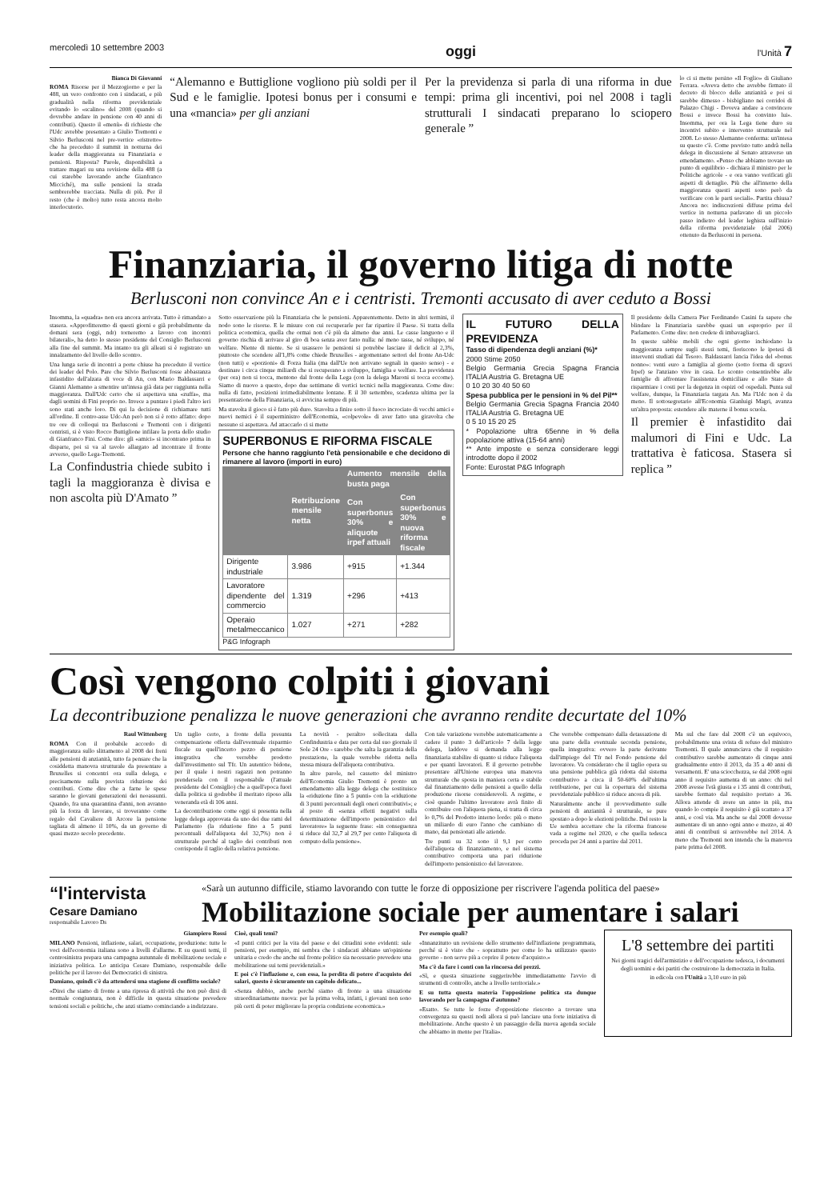mercoledì 10 settembre 2003 oggi l'Unità 7
Bianca Di Giovanni
ROMA Risorse per il Mezzogiorno e per la 488, un vero confronto con i sindacati, e più gradualità nella riforma previdenziale evitando lo «scalino» del 2008 (quando si dovrebbe andare in pensione con 40 anni di contributi). Questo il «menù» di richieste che l'Udc avrebbe presentato a Giulio Tremonti e Silvio Berlusconi nel pre-vertice «ristretto» che ha preceduto il summit in notturna dei leader della maggioranza su Finanziaria e pensioni. Risposta? Parole, disponibilità a trattare magari su una revisione della 488 (a cui starebbe lavorando anche Gianfranco Micciché), ma sulle pensioni la strada sembrerebbe tracciata. Nulla di più. Per il resto (che è molto) tutto resta ancora molto interlocutorio.
“Alemanno e Buttiglione vogliono più soldi per il Sud e le famiglie. Ipotesi bonus per i consumi e una «mancia» per gli anziani
Per la previdenza si parla di una riforma in due tempi: prima gli incentivi, poi nel 2008 i tagli strutturali I sindacati preparano lo sciopero generale ”
lo ci si mette persino «Il Foglio» di Giuliano Ferrara. «Aveva detto che avrebbe firmato il decreto di blocco delle anzianità e poi si sarebbe dimesso - bisbigliano nei corridoi di Palazzo Chigi - Doveva andare a convincere Bossi e invece Bossi ha convinto lui». Insomma, per ora la Lega tiene duro su incentivi subito e intervento strutturale nel 2008. Lo stesso Alemanno conferma: un'intesa su questo c'è. Come previsto tutto andrà nella delega in discussione al Senato attraverso un emendamento. «Penso che abbiamo trovato un punto di equilibrio - dichiara il ministro per le Politiche agricole - e ora vanno verificati gli aspetti di dettaglio. Più che all'interno della maggioranza questi aspetti sono però da verificare con le parti sociali». Partita chiusa? Ancora no: indiscrezioni diffuse prima del vertice in notturna parlavano di un piccolo passo indietro del leader leghista sull'inizio della riforma previdenziale (dal 2006) ottenuto da Berlusconi in persona.
Finanziaria, il governo litiga di notte
Berlusconi non convince An e i centristi. Tremonti accusato di aver ceduto a Bossi
Insomma, la «quadra» non era ancora arrivata. Tutto è rimandato a stasera. «Approfitteremo di questi giorni e già probabilmente da domani sera (oggi, ndr) torneremo a lavoro con incontri bilaterali», ha detto lo stesso presidente del Consiglio Berlusconi alla fine del summit. Ma intanto tra gli alleati si è registrato un innalzamento del livello dello scontro.
Una lunga serie di incontri a porte chiuse ha preceduto il vertice dei leader del Polo. Pare che Silvio Berlusconi fosse abbastanza infastidito dell'alzata di voce di An, con Mario Baldassarri e Gianni Alemanno a smentire un'intesa già data per raggiunta nella maggioranza. Dall'Udc certo che si aspettava una «zuffa», ma dagli uomini di Fini proprio no. Invece a puntare i piedi l'altro ieri sono stati anche loro. Di qui la decisione di richiamare tutti all'ordine. Il contro-asse Udc-An però non si è rotto affatto: dopo tre ore di colloqui tra Berlusconi e Tremonti con i dirigenti centristi, si è visto Rocco Buttiglione infilare la porta dello studio di Gianfranco Fini. Come dire: gli «amici» si incontrano prima in disparte, poi si va al tavolo allargato ad incontrare il fronte avverso, quello Lega-Tremonti.
La Confindustria chiede subito i tagli la maggioranza è divisa e non ascolta più D'Amato ”
Sotto osservazione più la Finanziaria che le pensioni. Apparentemente. Detto in altri termini, il nodo sono le risorse. E le misure con cui recuperarle per far ripartire il Paese. Si tratta della politica economica, quella che ormai non c'è più da almeno due anni. Le casse languono e il governo rischia di arrivare al giro di boa senza aver fatto nulla: né meno tasse, né sviluppo, né welfare. Niente di niente. Se si usassero le pensioni si potrebbe lasciare il deficit al 2,3%, piuttosto che scendere all'1,8% come chiede Bruxelles - argomentano settori del fronte An-Udc (non tutti) e «porzioni» di Forza Italia (ma dall'Ue non arrivano segnali in questo senso) - e destinare i circa cinque miliardi che si recuperano a sviluppo, famiglia e welfare. La previdenza (per ora) non si tocca, mentono dal fronte della Lega (con la delega Maroni si tocca eccome). Siamo di nuovo a questo, dopo due settimane di vertici tecnici nella maggioranza. Come dire: nulla di fatto, posizioni irrimediabilmente lontane. E il 30 settembre, scadenza ultima per la presentazione della Finanziaria, si avvicina sempre di più.
Ma stavolta il gioco si è fatto più duro. Stavolta a finire sotto il fuoco incrociato di vecchi amici e nuovi nemici è il superministro dell'Economia, «colpevole» di aver fatto una giravolta che nessuno si aspettava. Ad attaccarlo ci si mette
SUPERBONUS E RIFORMA FISCALE
Persone che hanno raggiunto l'età pensionabile e che decidono di rimanere al lavoro (importi in euro)
| | Retribuzione mensile netta | Aumento mensile della busta paga | |
| --- | --- | --- | --- |
| | | Con superbonus 30% e aliquote irpef attuali | Con superbonus 30% e nuova riforma fiscale |
| Dirigente industriale | 3.986 | +915 | +1.344 |
| Lavoratore dipendente del commercio | 1.319 | +296 | +413 |
| Operaio metalmeccanico | 1.027 | +271 | +282 |
P&G Infograph
IL FUTURO DELLA PREVIDENZA
Tasso di dipendenza degli anziani (%)*
2000 Stime 2050
Belgio Germania Grecia Spagna Francia ITALIA Austria G. Bretagna UE
0 10 20 30 40 50 60
Spesa pubblica per le pensioni in % del Pil**
Belgio Germania Grecia Spagna Francia 2040 ITALIA Austria G. Bretagna UE
0 5 10 15 20 25
* Popolazione ultra 65enne in % della popolazione attiva (15-64 anni)
** Ante imposte e senza considerare leggi introdotte dopo il 2002
Fonte: Eurostat P&G Infograph
Il presidente della Camera Pier Ferdinando Casini fa sapere che blindare la Finanziaria sarebbe quasi un esproprio per il Parlamento. Come dire: non credete di imbavagliarci.
In queste sabbie mobili che ogni giorno inchiodano la maggioranza sempre sugli stessi temi, fioriscono le ipotesi di interventi studiati dal Tesoro. Baldassarri lancia l'idea del «bonus nonno»: venti euro a famiglia al giorno (sotto forma di sgravi Irpef) se l'anziano vive in casa. Lo sconto consentirebbe alle famiglie di affrontare l'assistenza domiciliare e allo Stato di risparmiare i costi per la degenza in ospizi od ospedali. Punta sul welfare, dunque, la Finanziaria targata An. Ma l'Udc non è da meno. Il sottosegretario all'Economia Gianluigi Magri, avanza un'altra proposta: estendere alle materne il bonus scuola.
Il premier è infastidito dai malumori di Fini e Udc. La trattativa è faticosa. Stasera si replica ”
Così vengono colpiti i giovani
La decontribuzione penalizza le nuove generazioni che avranno rendite decurtate del 10%
Raul Wittenberg
ROMA Con il probabile accordo di maggioranza sullo slittamento al 2008 dei freni alle pensioni di anzianità, tutto fa pensare che la cosiddetta manovra strutturale da presentare a Bruxelles si concentri ora sulla delega, e precisamente sulla prevista riduzione dei contributi. Come dire che a farne le spese saranno le giovani generazioni dei neoassunti. Quando, fra una quarantina d'anni, non avranno più la forza di lavorare, si troveranno come regalo del Cavaliere di Arcore la pensione tagliata di almeno il 10%, da un governo di quasi mezzo secolo precedente.
Un taglio certo, a fronte della presunta compensazione offerta dall'eventuale risparmio fiscale su quell'incerto pezzo di pensione integrativa che verrebbe prodotto dall'investimento sul Tfr. Un autentico bidone, per il quale i nostri ragazzi non potranno prendersela con il responsabile (l'attuale presidente del Consiglio) che a quell'epoca fuori dalla politica si godrebbe il meritato riposo alla veneranda età di 106 anni.
La decontribuzione come oggi si presenta nella legge delega approvata da uno dei due rami del Parlamento (la riduzione fino a 5 punti percentuali dell'aliquota del 32,7%) non è strutturale perché al taglio dei contributi non corrisponde il taglio della relativa pensione.
La novità - peraltro sollecitata dalla Confindustria e data per certa dal suo giornale il Sole 24 Ore - sarebbe che salta la garanzia della prestazione, la quale verrebbe ridotta nella stessa misura dell'aliquota contributiva.
In altre parole, nel cassetto del ministro dell'Economia Giulio Tremonti è pronto un emendamento alla legge delega che sostituisce la «riduzione fino a 5 punti» con la «riduzione di 3 punti percentuali degli oneri contributivi»; e al posto di «senza effetti negativi sulla determinazione dell'importo pensionistico del lavoratore» la seguente frase: «in conseguenza si riduce dal 32,7 al 29,7 per cento l'aliquota di computo della pensione».
Con tale variazione verrebbe automaticamente a cadere il punto 3 dell'articolo 7 della legge delega, laddove si demanda alla legge finanziaria stabilire di quanto si riduce l'aliquota e per quanti lavoratori. E il governo potrebbe presentare all'Unione europea una manovra strutturale che sposta in maniera certa e stabile dal finanziamento delle pensioni a quello della produzione risorse considerevoli. A regime, e cioè quando l'ultimo lavoratore avrà finito di contribuire con l'aliquota piena, si tratta di circa lo 0,7% del Prodotto interno lordo: più o meno un miliardo di euro l'anno che cambiano di mano, dai pensionati alle aziende.
Tre punti su 32 sono il 9,1 per cento dell'aliquota di finanziamento, e nel sistema contributivo comporta una pari riduzione dell'importo pensionistico del lavoratore.
Che verrebbe compensato dalla detassazione di una parte della eventuale seconda pensione, quella integrativa: ovvero la parte derivante dall'impiego del Tfr nel Fondo pensione del lavoratore. Va considerato che il taglio opera su una pensione pubblica già ridotta dal sistema contributivo a circa il 50-60% dell'ultima retribuzione, per cui la copertura del sistema previdenziale pubblico si riduce ancora di più.
Naturalmente anche il provvedimento sulle pensioni di anzianità è strutturale, se pure spostato a dopo le elezioni politiche. Del resto la Ue sembra accettare che la riforma francese vada a regime nel 2020, e che quella tedesca proceda per 24 anni a partire dal 2011.
Ma sul che fare dal 2008 c'è un equivoco, probabilmente una svista di refuso del ministro Tremonti. Il quale annunciava che il requisito contributivo sarebbe aumentato di cinque anni gradualmente entro il 2013, da 35 a 40 anni di versamenti. E' una sciocchezza, se dal 2008 ogni anno il requisito aumenta di un anno: chi nel 2008 avesse l'età giusta e i 35 anni di contributi, sarebbe fermato dal requisito portato a 36. Allora attende di avere un anno in più, ma quando lo compie il requisito è già scattato a 37 anni, e così via. Ma anche se dal 2008 dovesse aumentare di un anno ogni anno e mezzo, ai 40 anni di contributi si arriverebbe nel 2014. A meno che Tremonti non intenda che la manovra parte prima del 2008.
“l'intervista
Cesare Damiano
responsabile Lavoro Ds
«Sarà un autunno difficile, stiamo lavorando con tutte le forze di opposizione per riscrivere l'agenda politica del paese»
Mobilitazione sociale per aumentare i salari
Giampiero Rossi
MILANO Pensioni, inflazione, salari, occupazione, produzione: tutte le voci dell'economia italiana sono a livelli d'allarme. E su questi temi, il centrosinistra prepara una campagna autunnale di mobilitazione sociale e iniziativa politica. Lo anticipa Cesare Damiano, responsabile delle politiche per il lavoro dei Democratici di sinistra.
Damiano, quindi c'è da attendersi una stagione di conflitto sociale?
«Direi che siamo di fronte a una ripresa di attività che non può dirsi di normale congiuntura, non è difficile in questa situazione prevedere tensioni sociali e politiche, che anzi stiamo cominciando a indirizzare.
Cioè, quali temi?
«I punti critici per la vita del paese e dei cittadini sono evidenti: sule pensioni, per esempio, mi sembra che i sindacati abbiano un'opinione unitaria e credo che anche sul fronte politico sia necessario prevedere una mobilitazione sui temi previdenziali.»
E poi c'è l'inflazione e, con essa, la perdita di potere d'acquisto dei salari, questo è sicuramente un capitolo delicato...
«Senza dubbio, anche perché siamo di fronte a una situazione straordinariamente nuova: per la prima volta, infatti, i giovani non sono più certi di poter migliorare la propria condizione economica.»
Per esempio quali?
«Innanzitutto un revisione dello strumento dell'inflazione programmata, perché si è visto che - soprattutto per come lo ha utilizzato questo governo - non serve più a coprire il potere d'acquisto.»
Ma c'è da fare i conti con la rincorsa dei prezzi.
«Sì, e questa situazione suggerirebbe immediatamente l'avvio di strumenti di controllo, anche a livello territoriale.»
E su tutta questa materia l'opposizione politica sta dunque lavorando per la campagna d'autunno?
«Esatto. Se tutte le forze d'opposizione riescono a trovare una convergenza su questi nodi allora si può lanciare una forte iniziativa di mobilitazione. Anche questo è un passaggio della nuova agenda sociale che abbiamo in mente per l'italia».
L'8 settembre dei partiti
Nei giorni tragici dell'armistizio e dell'occupazione tedesca, i documenti degli uomini e dei partiti che costruirono la democrazia in Italia.
in edicola con l'Unità a 3,10 euro in più